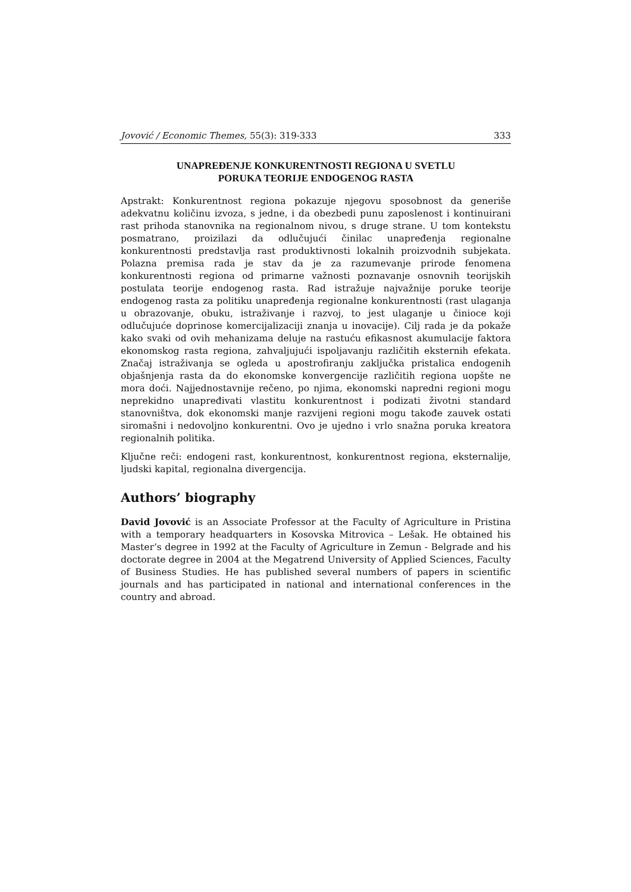Jovović / Economic Themes, 55(3): 319-333 333
UNAPREĐENJE KONKURENTNOSTI REGIONA U SVETLU
PORUKA TEORIJE ENDOGENOG RASTA
Apstrakt: Konkurentnost regiona pokazuje njegovu sposobnost da generiše adekvatnu količinu izvoza, s jedne, i da obezbedi punu zaposlenost i kontinuirani rast prihoda stanovnika na regionalnom nivou, s druge strane. U tom kontekstu posmatrano, proizilazi da odlučujući činilac unapređenja regionalne konkurentnosti predstavlja rast produktivnosti lokalnih proizvodnih subjekata. Polazna premisa rada je stav da je za razumevanje prirode fenomena konkurentnosti regiona od primarne važnosti poznavanje osnovnih teorijskih postulata teorije endogenog rasta. Rad istražuje najvažnije poruke teorije endogenog rasta za politiku unapređenja regionalne konkurentnosti (rast ulaganja u obrazovanje, obuku, istraživanje i razvoj, to jest ulaganje u činioce koji odlučujuće doprinose komercijalizaciji znanja u inovacije). Cilj rada je da pokaže kako svaki od ovih mehanizama deluje na rastuću efikasnost akumulacije faktora ekonomskog rasta regiona, zahvaljujući ispoljavanju različitih eksternih efekata. Značaj istraživanja se ogleda u apostrofiranju zaključka pristalica endogenih objašnjenja rasta da do ekonomske konvergencije različitih regiona uopšte ne mora doći. Najjednostavnije rečeno, po njima, ekonomski napredni regioni mogu neprekidno unapređivati vlastitu konkurentnost i podizati životni standard stanovništva, dok ekonomski manje razvijeni regioni mogu takođe zauvek ostati siromašni i nedovoljno konkurentni. Ovo je ujedno i vrlo snažna poruka kreatora regionalnih politika.
Ključne reči: endogeni rast, konkurentnost, konkurentnost regiona, eksternalije, ljudski kapital, regionalna divergencija.
Authors’ biography
David Jovović is an Associate Professor at the Faculty of Agriculture in Pristina with a temporary headquarters in Kosovska Mitrovica – Lešak. He obtained his Master’s degree in 1992 at the Faculty of Agriculture in Zemun - Belgrade and his doctorate degree in 2004 at the Megatrend University of Applied Sciences, Faculty of Business Studies. He has published several numbers of papers in scientific journals and has participated in national and international conferences in the country and abroad.